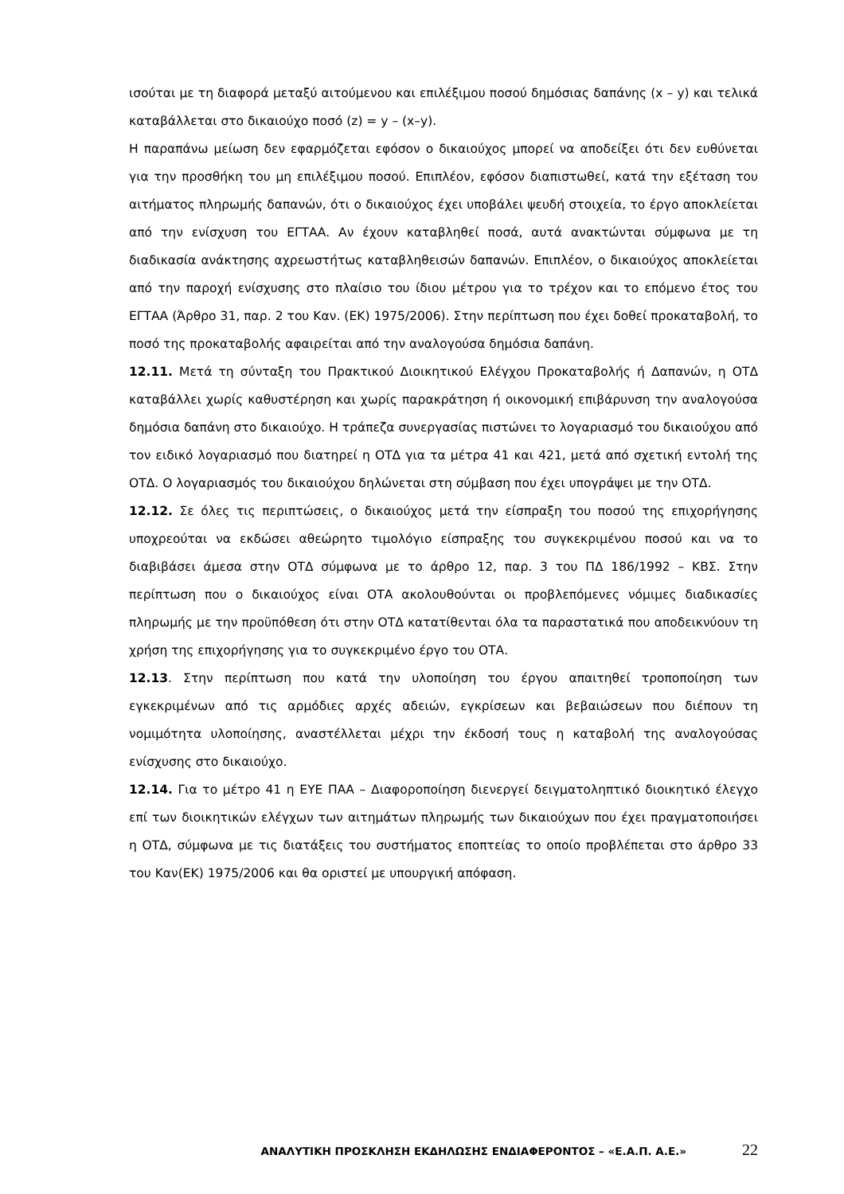ισούται με τη διαφορά μεταξύ αιτούμενου και επιλέξιμου ποσού δημόσιας δαπάνης (x – y) και τελικά καταβάλλεται στο δικαιούχο ποσό (z) = y – (x–y).
Η παραπάνω μείωση δεν εφαρμόζεται εφόσον ο δικαιούχος μπορεί να αποδείξει ότι δεν ευθύνεται για την προσθήκη του μη επιλέξιμου ποσού. Επιπλέον, εφόσον διαπιστωθεί, κατά την εξέταση του αιτήματος πληρωμής δαπανών, ότι ο δικαιούχος έχει υποβάλει ψευδή στοιχεία, το έργο αποκλείεται από την ενίσχυση του ΕΓΤΑΑ. Αν έχουν καταβληθεί ποσά, αυτά ανακτώνται σύμφωνα με τη διαδικασία ανάκτησης αχρεωστήτως καταβληθεισών δαπανών. Επιπλέον, ο δικαιούχος αποκλείεται από την παροχή ενίσχυσης στο πλαίσιο του ίδιου μέτρου για το τρέχον και το επόμενο έτος του ΕΓΤΑΑ (Άρθρο 31, παρ. 2 του Καν. (ΕΚ) 1975/2006). Στην περίπτωση που έχει δοθεί προκαταβολή, το ποσό της προκαταβολής αφαιρείται από την αναλογούσα δημόσια δαπάνη.
12.11. Μετά τη σύνταξη του Πρακτικού Διοικητικού Ελέγχου Προκαταβολής ή Δαπανών, η ΟΤΔ καταβάλλει χωρίς καθυστέρηση και χωρίς παρακράτηση ή οικονομική επιβάρυνση την αναλογούσα δημόσια δαπάνη στο δικαιούχο. Η τράπεζα συνεργασίας πιστώνει το λογαριασμό του δικαιούχου από τον ειδικό λογαριασμό που διατηρεί η ΟΤΔ για τα μέτρα 41 και 421, μετά από σχετική εντολή της ΟΤΔ. Ο λογαριασμός του δικαιούχου δηλώνεται στη σύμβαση που έχει υπογράψει με την ΟΤΔ.
12.12. Σε όλες τις περιπτώσεις, ο δικαιούχος μετά την είσπραξη του ποσού της επιχορήγησης υποχρεούται να εκδώσει αθεώρητο τιμολόγιο είσπραξης του συγκεκριμένου ποσού και να το διαβιβάσει άμεσα στην ΟΤΔ σύμφωνα με το άρθρο 12, παρ. 3 του ΠΔ 186/1992 – ΚΒΣ. Στην περίπτωση που ο δικαιούχος είναι ΟΤΑ ακολουθούνται οι προβλεπόμενες νόμιμες διαδικασίες πληρωμής με την προϋπόθεση ότι στην ΟΤΔ κατατίθενται όλα τα παραστατικά που αποδεικνύουν τη χρήση της επιχορήγησης για το συγκεκριμένο έργο του ΟΤΑ.
12.13. Στην περίπτωση που κατά την υλοποίηση του έργου απαιτηθεί τροποποίηση των εγκεκριμένων από τις αρμόδιες αρχές αδειών, εγκρίσεων και βεβαιώσεων που διέπουν τη νομιμότητα υλοποίησης, αναστέλλεται μέχρι την έκδοσή τους η καταβολή της αναλογούσας ενίσχυσης στο δικαιούχο.
12.14. Για το μέτρο 41 η ΕΥΕ ΠΑΑ – Διαφοροποίηση διενεργεί δειγματοληπτικό διοικητικό έλεγχο επί των διοικητικών ελέγχων των αιτημάτων πληρωμής των δικαιούχων που έχει πραγματοποιήσει η ΟΤΔ, σύμφωνα με τις διατάξεις του συστήματος εποπτείας το οποίο προβλέπεται στο άρθρο 33 του Καν(ΕΚ) 1975/2006 και θα οριστεί με υπουργική απόφαση.
ΑΝΑΛΥΤΙΚΗ ΠΡΟΣΚΛΗΣΗ ΕΚΔΗΛΩΣΗΣ ΕΝΔΙΑΦΕΡΟΝΤΟΣ – «Ε.Α.Π. Α.Ε.» 22